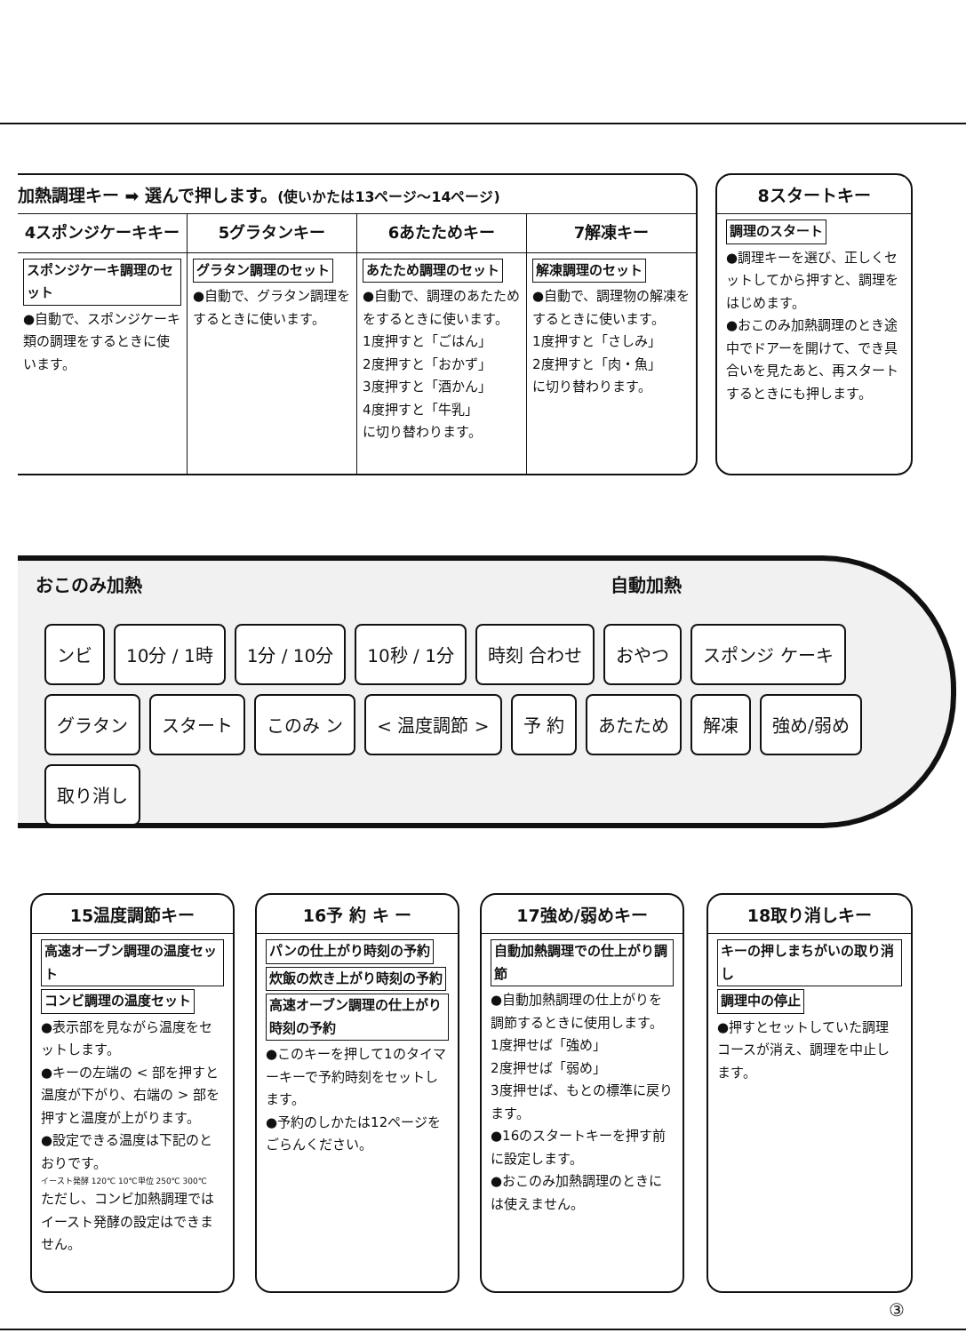加熱調理キー ➡ 選んで押します。(使いかたは13ページ〜14ページ)
4スポンジケーキキー 5グラタンキー 6あたためキー 7解凍キー
スポンジケーキ調理のセット
●自動で、スポンジケーキ類の調理をするときに使います。
グラタン調理のセット
●自動で、グラタン調理をするときに使います。
あたため調理のセット
●自動で、調理のあたためをするときに使います。
1度押すと「ごはん」
2度押すと「おかず」
3度押すと「酒かん」
4度押すと「牛乳」
に切り替わります。
解凍調理のセット
●自動で、調理物の解凍をするときに使います。
1度押すと「さしみ」
2度押すと「肉・魚」
に切り替わります。
8スタートキー
調理のスタート
●調理キーを選び、正しくセットしてから押すと、調理をはじめます。
●おこのみ加熱調理のとき途中でドアーを開けて、でき具合いを見たあと、再スタートするときにも押します。
おこのみ加熱 自動加熱
ンビ 10分 / 1時 1分 / 10分 10秒 / 1分 時刻 合わせ おやつ スポンジ ケーキ グラタン スタート このみ ン < 温度調節 > 予 約 あたため 解凍 強め/弱め 取り消し
15温度調節キー
高速オーブン調理の温度セット
コンビ調理の温度セット
●表示部を見ながら温度をセットします。
●キーの左端の < 部を押すと温度が下がり、右端の > 部を押すと温度が上がります。
●設定できる温度は下記のとおりです。
イースト発酵 120℃ 10℃単位 250℃ 300℃
ただし、コンビ加熱調理ではイースト発酵の設定はできません。
16予 約 キ ー
パンの仕上がり時刻の予約
炊飯の炊き上がり時刻の予約
高速オーブン調理の仕上がり時刻の予約
●このキーを押して1のタイマーキーで予約時刻をセットします。
●予約のしかたは12ページをごらんください。
17強め/弱めキー
自動加熱調理での仕上がり調節
●自動加熱調理の仕上がりを調節するときに使用します。
1度押せば「強め」
2度押せば「弱め」
3度押せば、もとの標準に戻ります。
●16のスタートキーを押す前に設定します。
●おこのみ加熱調理のときには使えません。
18取り消しキー
キーの押しまちがいの取り消し
調理中の停止
●押すとセットしていた調理コースが消え、調理を中止します。
③